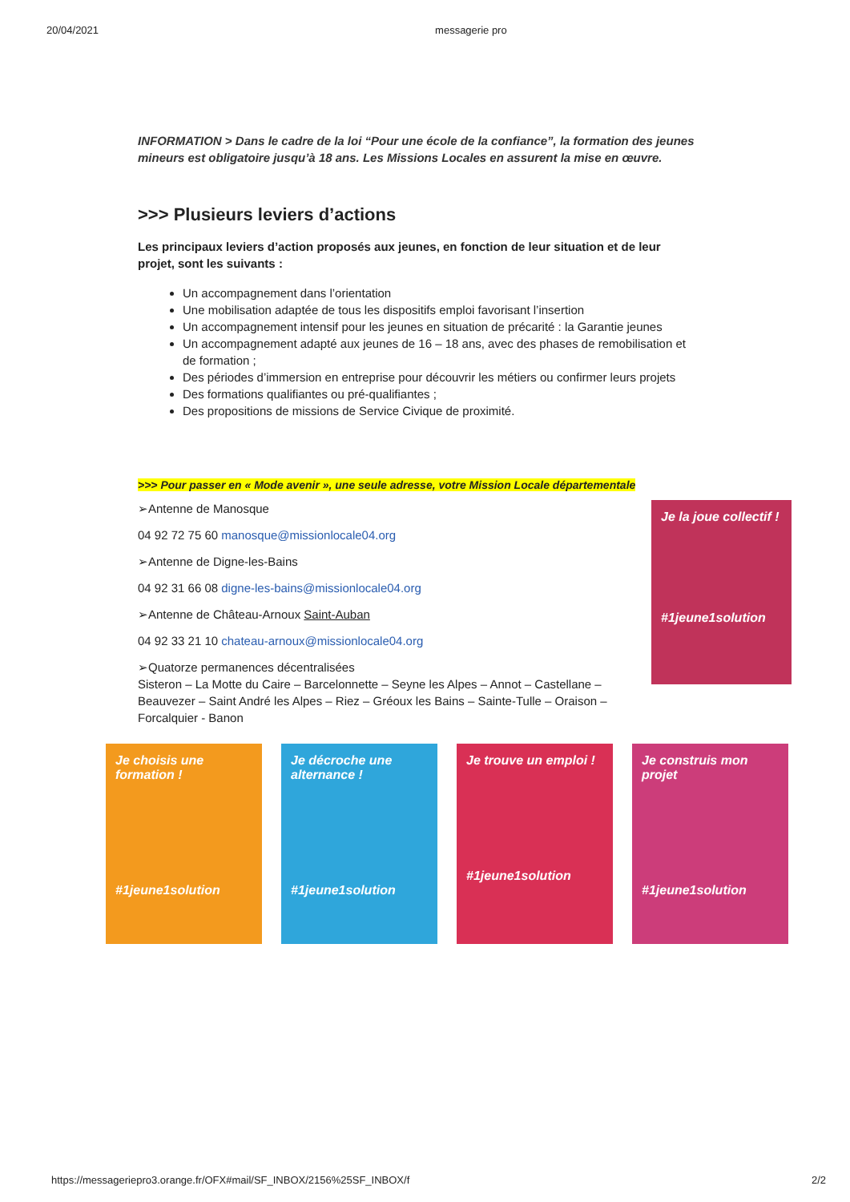20/04/2021 messagerie pro
INFORMATION > Dans le cadre de la loi “Pour une école de la confiance”, la formation des jeunes mineurs est obligatoire jusqu’à 18 ans. Les Missions Locales en assurent la mise en œuvre.
>>> Plusieurs leviers d’actions
Les principaux leviers d’action proposés aux jeunes, en fonction de leur situation et de leur projet, sont les suivants :
Un accompagnement dans l’orientation
Une mobilisation adaptée de tous les dispositifs emploi favorisant l’insertion
Un accompagnement intensif pour les jeunes en situation de précarité : la Garantie jeunes
Un accompagnement adapté aux jeunes de 16 – 18 ans, avec des phases de remobilisation et de formation ;
Des périodes d’immersion en entreprise pour découvrir les métiers ou confirmer leurs projets
Des formations qualifiantes ou pré-qualifiantes ;
Des propositions de missions de Service Civique de proximité.
>>> Pour passer en « Mode avenir », une seule adresse, votre Mission Locale départementale
➢Antenne de Manosque
04 92 72 75 60 manosque@missionlocale04.org
➢Antenne de Digne-les-Bains
04 92 31 66 08 digne-les-bains@missionlocale04.org
➢Antenne de Château-Arnoux Saint-Auban
04 92 33 21 10 chateau-arnoux@missionlocale04.org
➢Quatorze permanences décentralisées
Sisteron – La Motte du Caire – Barcelonnette – Seyne les Alpes – Annot – Castellane – Beauvezer – Saint André les Alpes – Riez – Gréoux les Bains – Sainte-Tulle – Oraison – Forcalquier - Banon
Je la joue collectif !
#1jeune1solution
Je choisis une formation !
#1jeune1solution
Je décroche une alternance !
#1jeune1solution
Je trouve un emploi !
#1jeune1solution
Je construis mon projet
#1jeune1solution
https://messageriepro3.orange.fr/OFX#mail/SF_INBOX/2156%25SF_INBOX/f 2/2